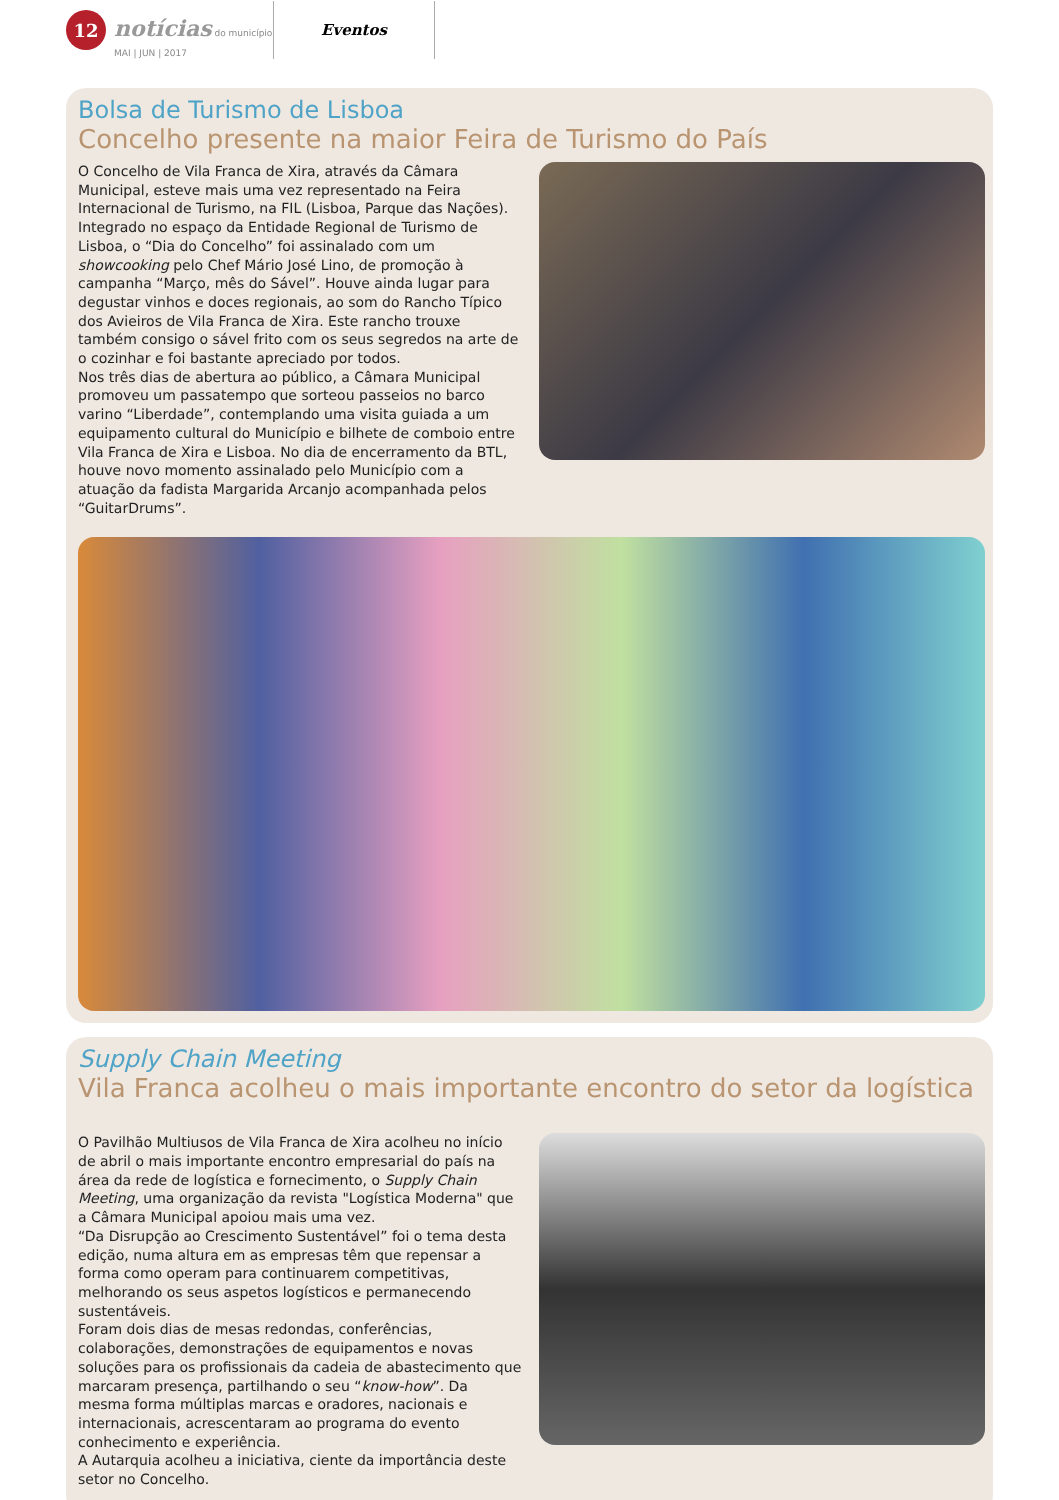12
notícias do município
MAI | JUN | 2017
Eventos
Bolsa de Turismo de Lisboa
Concelho presente na maior Feira de Turismo do País
O Concelho de Vila Franca de Xira, através da Câmara Municipal, esteve mais uma vez representado na Feira Internacional de Turismo, na FIL (Lisboa, Parque das Nações). Integrado no espaço da Entidade Regional de Turismo de Lisboa, o “Dia do Concelho” foi assinalado com um showcooking pelo Chef Mário José Lino, de promoção à campanha “Março, mês do Sável”. Houve ainda lugar para degustar vinhos e doces regionais, ao som do Rancho Típico dos Avieiros de Vila Franca de Xira. Este rancho trouxe também consigo o sável frito com os seus segredos na arte de o cozinhar e foi bastante apreciado por todos.
Nos três dias de abertura ao público, a Câmara Municipal promoveu um passatempo que sorteou passeios no barco varino “Liberdade”, contemplando uma visita guiada a um equipamento cultural do Município e bilhete de comboio entre Vila Franca de Xira e Lisboa. No dia de encerramento da BTL, houve novo momento assinalado pelo Município com a atuação da fadista Margarida Arcanjo acompanhada pelos “GuitarDrums”.
Supply Chain Meeting
Vila Franca acolheu o mais importante encontro do setor da logística
O Pavilhão Multiusos de Vila Franca de Xira acolheu no início de abril o mais importante encontro empresarial do país na área da rede de logística e fornecimento, o Supply Chain Meeting, uma organização da revista "Logística Moderna" que a Câmara Municipal apoiou mais uma vez.
“Da Disrupção ao Crescimento Sustentável” foi o tema desta edição, numa altura em as empresas têm que repensar a forma como operam para continuarem competitivas, melhorando os seus aspetos logísticos e permanecendo sustentáveis.
Foram dois dias de mesas redondas, conferências, colaborações, demonstrações de equipamentos e novas soluções para os profissionais da cadeia de abastecimento que marcaram presença, partilhando o seu “know-how”. Da mesma forma múltiplas marcas e oradores, nacionais e internacionais, acrescentaram ao programa do evento conhecimento e experiência.
A Autarquia acolheu a iniciativa, ciente da importância deste setor no Concelho.